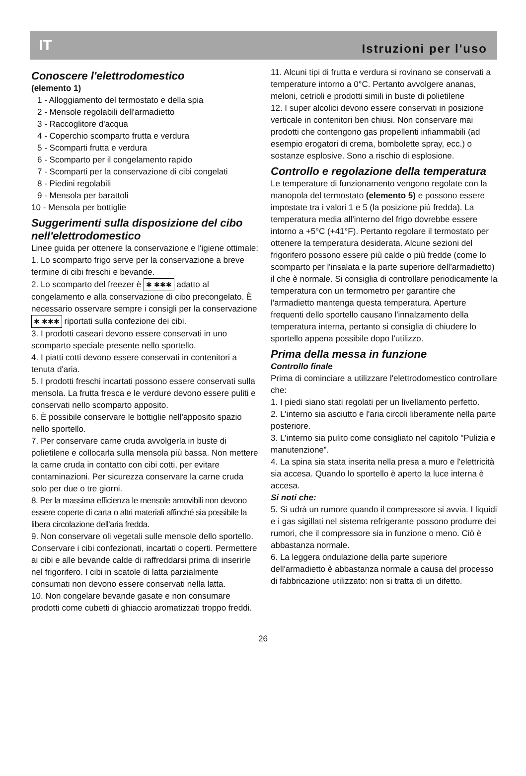IT Istruzioni per l'uso
Conoscere l'elettrodomestico
(elemento 1)
1 - Alloggiamento del termostato e della spia
2 - Mensole regolabili dell'armadietto
3 - Raccoglitore d'acqua
4 - Coperchio scomparto frutta e verdura
5 - Scomparti frutta e verdura
6 - Scomparto per il congelamento rapido
7 - Scomparti per la conservazione di cibi congelati
8 - Piedini regolabili
9 - Mensola per barattoli
10 - Mensola per bottiglie
Suggerimenti sulla disposizione del cibo nell'elettrodomestico
Linee guida per ottenere la conservazione e l'igiene ottimale:
1. Lo scomparto frigo serve per la conservazione a breve termine di cibi freschi e bevande.
2. Lo scomparto del freezer è ✱ ✱✱✱ adatto al congelamento e alla conservazione di cibo precongelato. È necessario osservare sempre i consigli per la conservazione ✱ ✱✱✱ riportati sulla confezione dei cibi.
3. I prodotti caseari devono essere conservati in uno scomparto speciale presente nello sportello.
4. I piatti cotti devono essere conservati in contenitori a tenuta d'aria.
5. I prodotti freschi incartati possono essere conservati sulla mensola. La frutta fresca e le verdure devono essere puliti e conservati nello scomparto apposito.
6. È possibile conservare le bottiglie nell'apposito spazio nello sportello.
7. Per conservare carne cruda avvolgerla in buste di polietilene e collocarla sulla mensola più bassa. Non mettere la carne cruda in contatto con cibi cotti, per evitare contaminazioni. Per sicurezza conservare la carne cruda solo per due o tre giorni.
8. Per la massima efficienza le mensole amovibili non devono essere coperte di carta o altri materiali affinché sia possibile la libera circolazione dell'aria fredda.
9. Non conservare oli vegetali sulle mensole dello sportello. Conservare i cibi confezionati, incartati o coperti. Permettere ai cibi e alle bevande calde di raffreddarsi prima di inserirle nel frigorifero. I cibi in scatole di latta parzialmente consumati non devono essere conservati nella latta.
10. Non congelare bevande gasate e non consumare prodotti come cubetti di ghiaccio aromatizzati troppo freddi.
11. Alcuni tipi di frutta e verdura si rovinano se conservati a temperature intorno a 0°C. Pertanto avvolgere ananas, meloni, cetrioli e prodotti simili in buste di polietilene
12. I super alcolici devono essere conservati in posizione verticale in contenitori ben chiusi. Non conservare mai prodotti che contengono gas propellenti infiammabili (ad esempio erogatori di crema, bombolette spray, ecc.) o sostanze esplosive. Sono a rischio di esplosione.
Controllo e regolazione della temperatura
Le temperature di funzionamento vengono regolate con la manopola del termostato (elemento 5) e possono essere impostate tra i valori 1 e 5 (la posizione più fredda). La temperatura media all'interno del frigo dovrebbe essere intorno a +5°C (+41°F). Pertanto regolare il termostato per ottenere la temperatura desiderata. Alcune sezioni del frigorifero possono essere più calde o più fredde (come lo scomparto per l'insalata e la parte superiore dell'armadietto) il che è normale. Si consiglia di controllare periodicamente la temperatura con un termometro per garantire che l'armadietto mantenga questa temperatura. Aperture frequenti dello sportello causano l'innalzamento della temperatura interna, pertanto si consiglia di chiudere lo sportello appena possibile dopo l'utilizzo.
Prima della messa in funzione
Controllo finale
Prima di cominciare a utilizzare l'elettrodomestico controllare che:
1. I piedi siano stati regolati per un livellamento perfetto.
2. L'interno sia asciutto e l'aria circoli liberamente nella parte posteriore.
3. L'interno sia pulito come consigliato nel capitolo "Pulizia e manutenzione”.
4. La spina sia stata inserita nella presa a muro e l'elettricità sia accesa. Quando lo sportello è aperto la luce interna è accesa.
Si noti che:
5. Si udrà un rumore quando il compressore si avvia. I liquidi e i gas sigillati nel sistema refrigerante possono produrre dei rumori, che il compressore sia in funzione o meno. Ciò è abbastanza normale.
6. La leggera ondulazione della parte superiore dell'armadietto è abbastanza normale a causa del processo di fabbricazione utilizzato: non si tratta di un difetto.
26